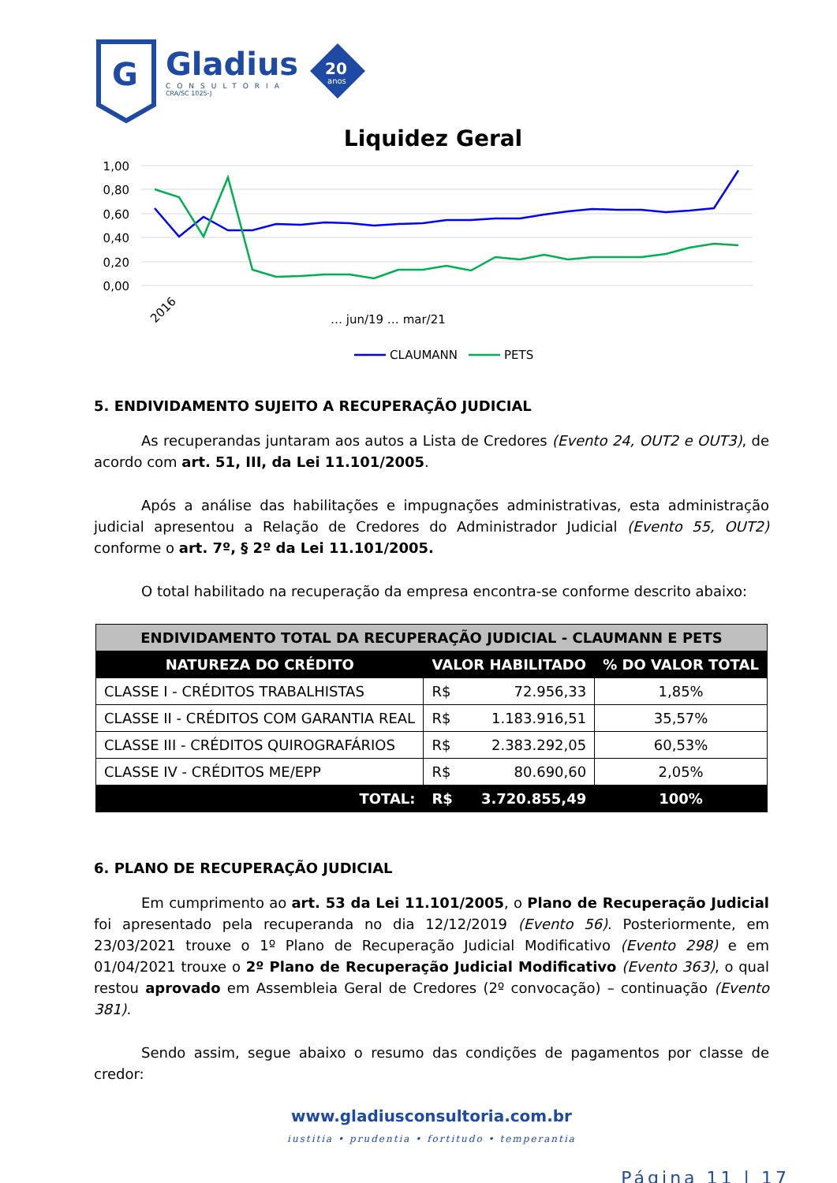G
Gladius
CONSULTORIA
CRA/SC 1025-J
20
anos
Liquidez Geral
1,00
0,80
0,60
0,40
0,20
0,00
2016
… jun/19 … mar/21
CLAUMANN
PETS
5. ENDIVIDAMENTO SUJEITO A RECUPERAÇÃO JUDICIAL
As recuperandas juntaram aos autos a Lista de Credores (Evento 24, OUT2 e OUT3), de acordo com art. 51, III, da Lei 11.101/2005.
Após a análise das habilitações e impugnações administrativas, esta administração judicial apresentou a Relação de Credores do Administrador Judicial (Evento 55, OUT2) conforme o art. 7º, § 2º da Lei 11.101/2005.
O total habilitado na recuperação da empresa encontra-se conforme descrito abaixo:
| ENDIVIDAMENTO TOTAL DA RECUPERAÇÃO JUDICIAL - CLAUMANN E PETS | | | |
| NATUREZA DO CRÉDITO | VALOR HABILITADO | | % DO VALOR TOTAL |
| CLASSE I - CRÉDITOS TRABALHISTAS | R$ | 72.956,33 | 1,85% |
| CLASSE II - CRÉDITOS COM GARANTIA REAL | R$ | 1.183.916,51 | 35,57% |
| CLASSE III - CRÉDITOS QUIROGRAFÁRIOS | R$ | 2.383.292,05 | 60,53% |
| CLASSE IV - CRÉDITOS ME/EPP | R$ | 80.690,60 | 2,05% |
| TOTAL: | R$ | 3.720.855,49 | 100% |
6. PLANO DE RECUPERAÇÃO JUDICIAL
Em cumprimento ao art. 53 da Lei 11.101/2005, o Plano de Recuperação Judicial foi apresentado pela recuperanda no dia 12/12/2019 (Evento 56). Posteriormente, em 23/03/2021 trouxe o 1º Plano de Recuperação Judicial Modificativo (Evento 298) e em 01/04/2021 trouxe o 2º Plano de Recuperação Judicial Modificativo (Evento 363), o qual restou aprovado em Assembleia Geral de Credores (2º convocação) – continuação (Evento 381).
Sendo assim, segue abaixo o resumo das condições de pagamentos por classe de credor:
www.gladiusconsultoria.com.br
iustitia • prudentia • fortitudo • temperantia
Página 11 | 17